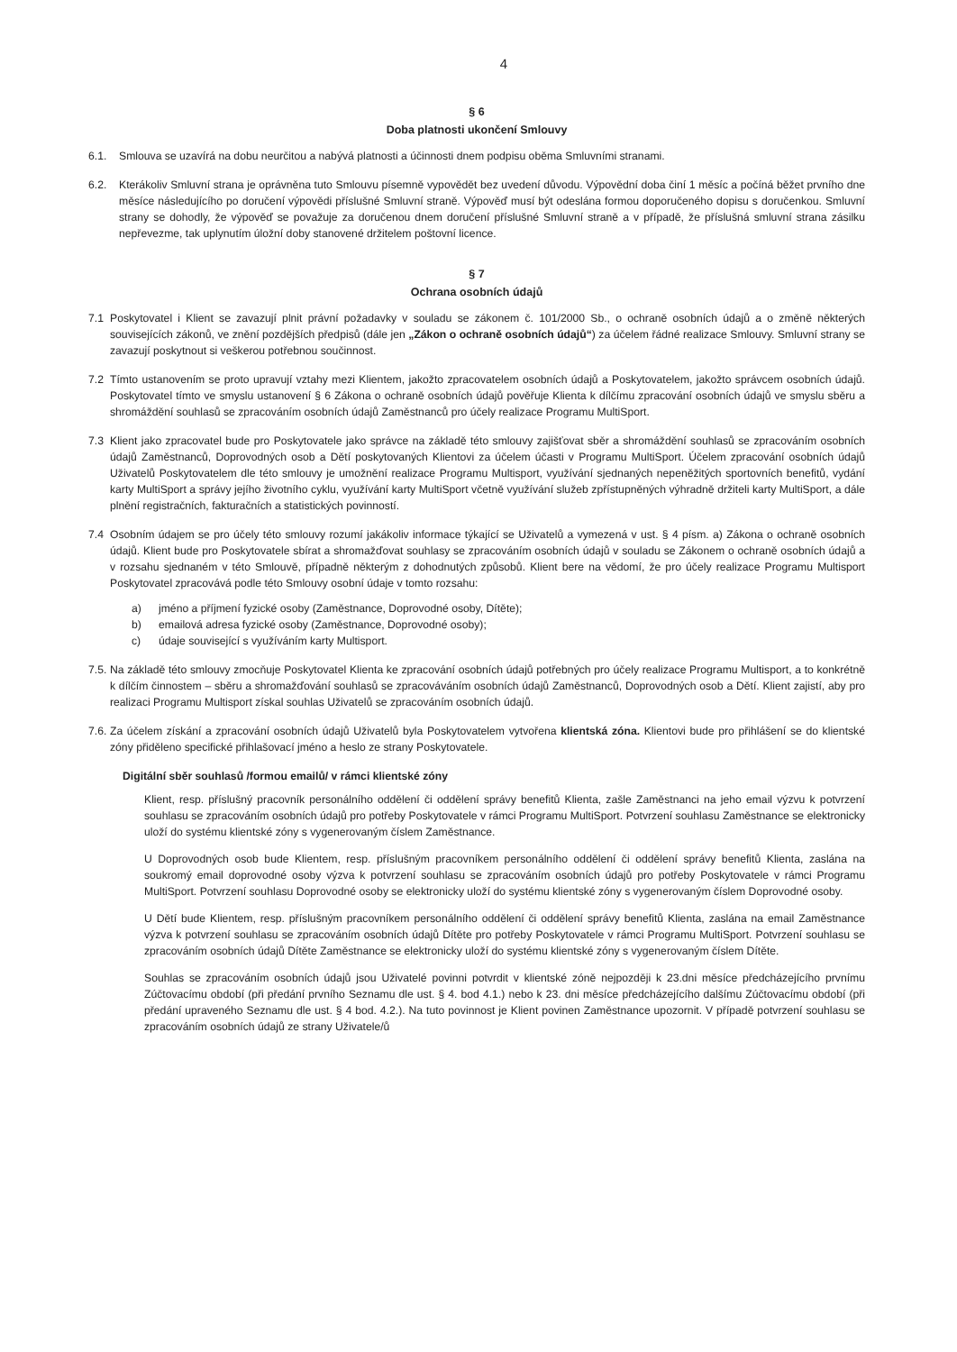4
§ 6
Doba platnosti ukončení Smlouvy
6.1. Smlouva se uzavírá na dobu neurčitou a nabývá platnosti a účinnosti dnem podpisu oběma Smluvními stranami.
6.2. Kterákoliv Smluvní strana je oprávněna tuto Smlouvu písemně vypovědět bez uvedení důvodu. Výpovědní doba činí 1 měsíc a počíná běžet prvního dne měsíce následujícího po doručení výpovědi příslušné Smluvní straně. Výpověď musí být odeslána formou doporučeného dopisu s doručenkou. Smluvní strany se dohodly, že výpověď se považuje za doručenou dnem doručení příslušné Smluvní straně a v případě, že příslušná smluvní strana zásilku nepřevezme, tak uplynutím úložní doby stanovené držitelem poštovní licence.
§ 7
Ochrana osobních údajů
7.1 Poskytovatel i Klient se zavazují plnit právní požadavky v souladu se zákonem č. 101/2000 Sb., o ochraně osobních údajů a o změně některých souvisejících zákonů, ve znění pozdějších předpisů (dále jen „Zákon o ochraně osobních údajů“) za účelem řádné realizace Smlouvy. Smluvní strany se zavazují poskytnout si veškerou potřebnou součinnost.
7.2 Tímto ustanovením se proto upravují vztahy mezi Klientem, jakožto zpracovatelem osobních údajů a Poskytovatelem, jakožto správcem osobních údajů. Poskytovatel tímto ve smyslu ustanovení § 6 Zákona o ochraně osobních údajů pověřuje Klienta k dílčímu zpracování osobních údajů ve smyslu sběru a shromáždění souhlasů se zpracováním osobních údajů Zaměstnanců pro účely realizace Programu MultiSport.
7.3 Klient jako zpracovatel bude pro Poskytovatele jako správce na základě této smlouvy zajišťovat sběr a shromáždění souhlasů se zpracováním osobních údajů Zaměstnanců, Doprovodných osob a Dětí poskytovaných Klientovi za účelem účasti v Programu MultiSport. Účelem zpracování osobních údajů Uživatelů Poskytovatelem dle této smlouvy je umožnění realizace Programu Multisport, využívání sjednaných nepeněžitých sportovních benefitů, vydání karty MultiSport a správy jejího životního cyklu, využívání karty MultiSport včetně využívání služeb zpřístupněných výhradně držiteli karty MultiSport, a dále plnění registračních, fakturačních a statistických povinností.
7.4 Osobním údajem se pro účely této smlouvy rozumí jakákoliv informace týkající se Uživatelů a vymezená v ust. § 4 písm. a) Zákona o ochraně osobních údajů. Klient bude pro Poskytovatele sbírat a shromažďovat souhlasy se zpracováním osobních údajů v souladu se Zákonem o ochraně osobních údajů a v rozsahu sjednaném v této Smlouvě, případně některým z dohodnutých způsobů. Klient bere na vědomí, že pro účely realizace Programu Multisport Poskytovatel zpracovává podle této Smlouvy osobní údaje v tomto rozsahu:
a) jméno a příjmení fyzické osoby (Zaměstnance, Doprovodné osoby, Dítěte);
b) emailová adresa fyzické osoby (Zaměstnance, Doprovodné osoby);
c) údaje související s využíváním karty Multisport.
7.5.
Na základě této smlouvy zmocňuje Poskytovatel Klienta ke zpracování osobních údajů potřebných pro účely realizace Programu Multisport, a to konkrétně k dílčím činnostem – sběru a shromažďování souhlasů se zpracováváním osobních údajů Zaměstnanců, Doprovodných osob a Dětí. Klient zajistí, aby pro realizaci Programu Multisport získal souhlas Uživatelů se zpracováním osobních údajů.
7.6.
Za účelem získání a zpracování osobních údajů Uživatelů byla Poskytovatelem vytvořena klientská zóna. Klientovi bude pro přihlášení se do klientské zóny přiděleno specifické přihlašovací jméno a heslo ze strany Poskytovatele.
Digitální sběr souhlasů /formou emailů/ v rámci klientské zóny
Klient, resp. příslušný pracovník personálního oddělení či oddělení správy benefitů Klienta, zašle Zaměstnanci na jeho email výzvu k potvrzení souhlasu se zpracováním osobních údajů pro potřeby Poskytovatele v rámci Programu MultiSport. Potvrzení souhlasu Zaměstnance se elektronicky uloží do systému klientské zóny s vygenerovaným číslem Zaměstnance.
U Doprovodných osob bude Klientem, resp. příslušným pracovníkem personálního oddělení či oddělení správy benefitů Klienta, zaslána na soukromý email doprovodné osoby výzva k potvrzení souhlasu se zpracováním osobních údajů pro potřeby Poskytovatele v rámci Programu MultiSport. Potvrzení souhlasu Doprovodné osoby se elektronicky uloží do systému klientské zóny s vygenerovaným číslem Doprovodné osoby.
U Dětí bude Klientem, resp. příslušným pracovníkem personálního oddělení či oddělení správy benefitů Klienta, zaslána na email Zaměstnance výzva k potvrzení souhlasu se zpracováním osobních údajů Dítěte pro potřeby Poskytovatele v rámci Programu MultiSport. Potvrzení souhlasu se zpracováním osobních údajů Dítěte Zaměstnance se elektronicky uloží do systému klientské zóny s vygenerovaným číslem Dítěte.
Souhlas se zpracováním osobních údajů jsou Uživatelé povinni potvrdit v klientské zóně nejpozději k 23.dni měsíce předcházejícího prvnímu Zúčtovacímu období (při předání prvního Seznamu dle ust. § 4. bod 4.1.) nebo k 23. dni měsíce předcházejícího dalšímu Zúčtovacímu období (při předání upraveného Seznamu dle ust. § 4 bod. 4.2.). Na tuto povinnost je Klient povinen Zaměstnance upozornit. V případě potvrzení souhlasu se zpracováním osobních údajů ze strany Uživatele/ů